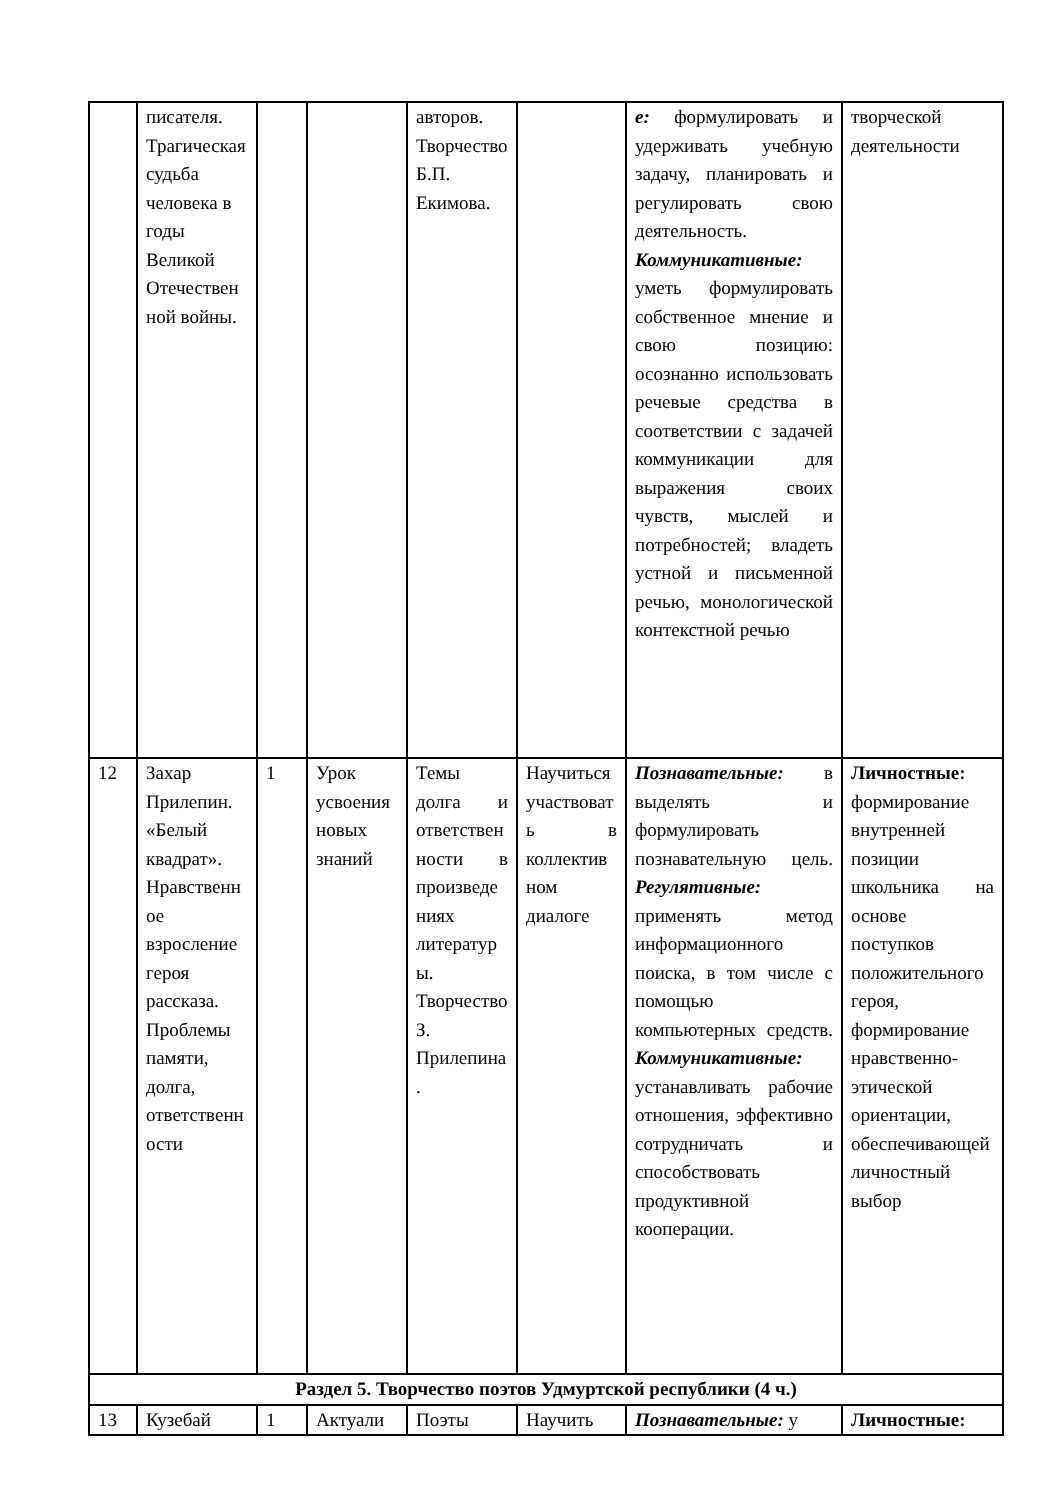| | писателя. Трагическая судьба человека в годы Великой Отечественной войны. | | | авторов. Творчество Б.П. Екимова. | | е: формулировать и удерживать учебную задачу, планировать и регулировать свою деятельность. Коммуникативные: уметь формулировать собственное мнение и свою позицию: осознанно использовать речевые средства в соответствии с задачей коммуникации для выражения своих чувств, мыслей и потребностей; владеть устной и письменной речью, монологической контекстной речью | творческой деятельности |
| 12 | Захар Прилепин. «Белый квадрат». Нравственное взросление героя рассказа. Проблемы памяти, долга, ответственности | 1 | Урок усвоения новых знаний | Темы долга и ответственности в произведениях литературы. Творчество З. Прилепина. | Научиться участвовать в коллективном диалоге | Познавательные: в выделять и формулировать познавательную цель. Регулятивные: применять метод информационного поиска, в том числе с помощью компьютерных средств. Коммуникативные: устанавливать рабочие отношения, эффективно сотрудничать и способствовать продуктивной кооперации. | Личностные: формирование внутренней позиции школьника на основе поступков положительного героя, формирование нравственно-этической ориентации, обеспечивающей личностный выбор |
| Раздел 5. Творчество поэтов Удмуртской республики (4 ч.) | | | | | | | |
| 13 | Кузебай | 1 | Актуали | Поэты | Научить | Познавательные: у | Личностные: |